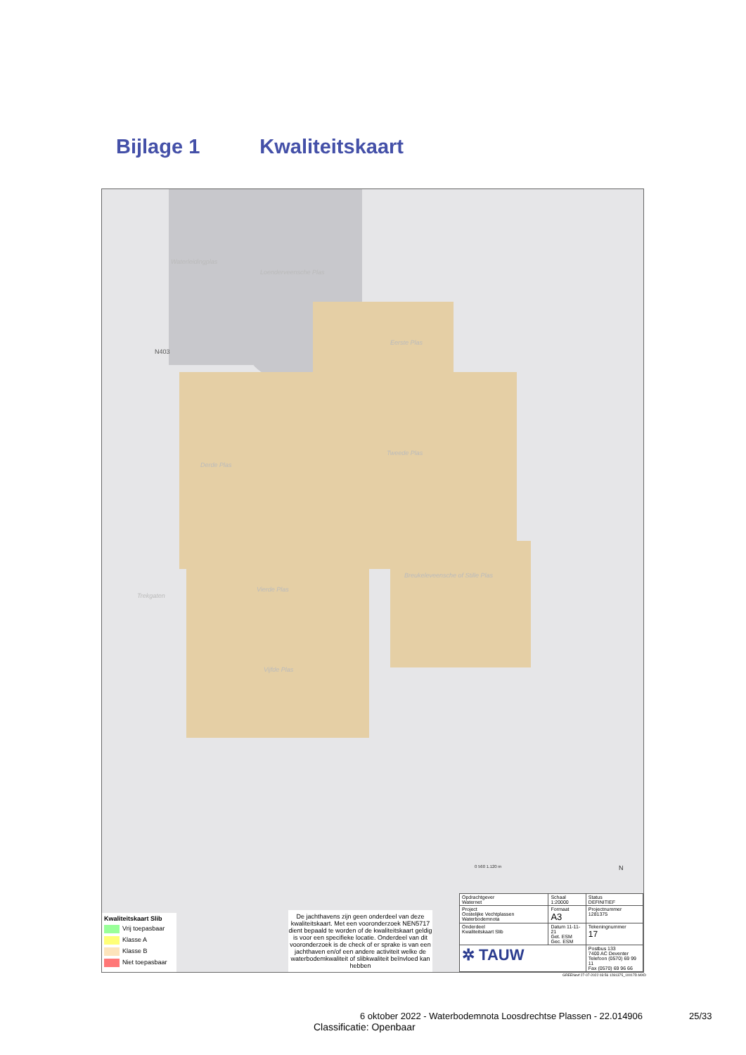Bijlage 1 Kwaliteitskaart
Waterleidingplas
Loenderveensche Plas
Eerste Plas
Tweede Plas
Derde Plas
Vierde Plas
Breukeleveensche of Stille Plas
Trekgaten
Vijfde Plas
N403
0 560 1.120 m N
Kwaliteitskaart Slib
Vrij toepasbaar
Klasse A
Klasse B
Niet toepasbaar
De jachthavens zijn geen onderdeel van deze kwaliteitskaart. Met een vooronderzoek NEN5717 dient bepaald te worden of de kwaliteitskaart geldig is voor een specifieke locatie. Onderdeel van dit vooronderzoek is de check of er sprake is van een jachthaven en/of een andere activiteit welke de waterbodemkwaliteit of slibkwaliteit beïnvloed kan hebben
| Opdrachtgever Waternet | Schaal 1:20000 | Status DEFINITIEF |
| Project Oostelijke Vechtplassen Waterbodemnota | Formaat A3 | Projectnummer 1281375 |
| Onderdeel Kwaliteitskaart Slib | Datum 11-11-21 Get. ESM Gec. ESM | Tekeningnummer 17 |
| ✲ TAUW | | Postbus 133 7400 AC Deventer Telefoon (0570) 69 99 11 Fax (0570) 69 96 66 |
GREENevf 27-07-2022 03:56 1281375_10017D.MXD
6 oktober 2022 - Waterbodemnota Loosdrechtse Plassen - 22.014906
25/33
Classificatie: Openbaar